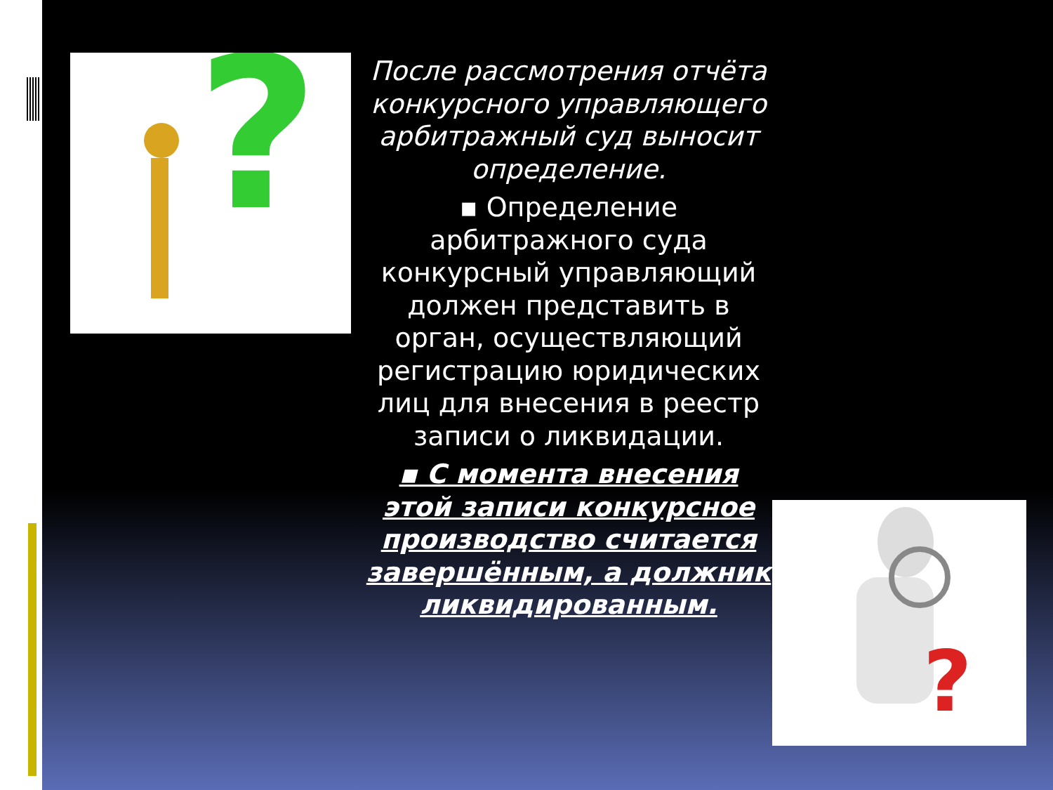?
После рассмотрения отчёта конкурсного управляющего арбитражный суд выносит определение.
▪ Определение арбитражного суда конкурсный управляющий должен представить в орган, осуществляющий регистрацию юридических лиц для внесения в реестр записи о ликвидации.
▪ С момента внесения этой записи конкурсное производство считается завершённым, а должник ликвидированным.
?